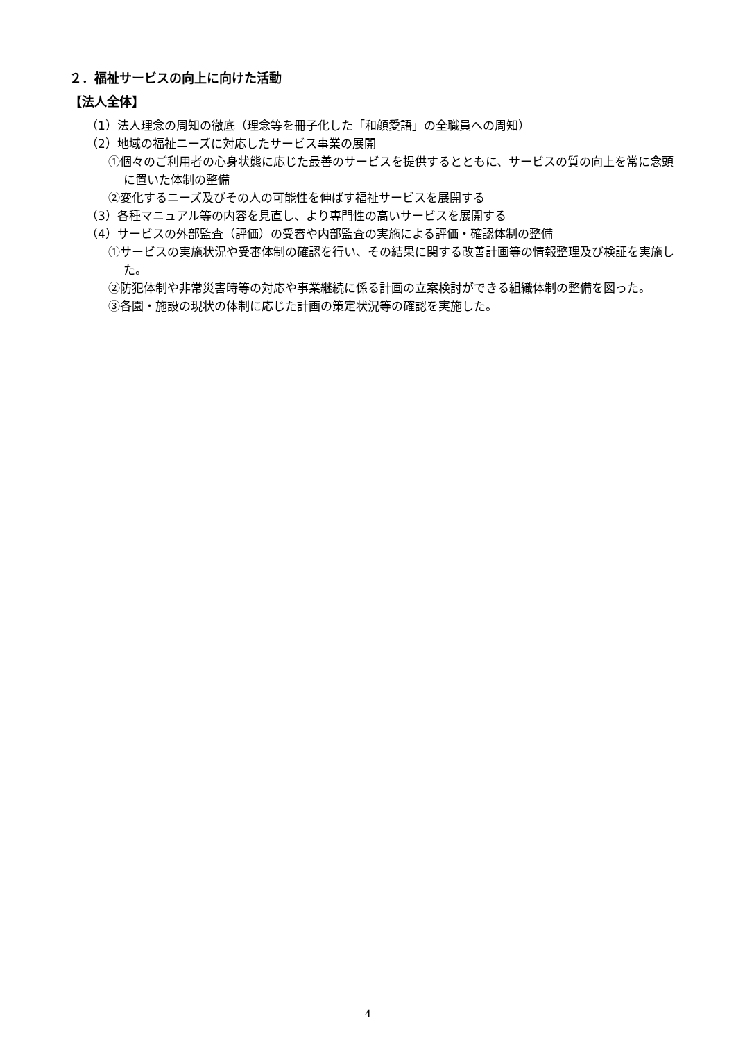２．福祉サービスの向上に向けた活動
【法人全体】
（1）法人理念の周知の徹底（理念等を冊子化した「和顔愛語」の全職員への周知）
（2）地域の福祉ニーズに対応したサービス事業の展開
①個々のご利用者の心身状態に応じた最善のサービスを提供するとともに、サービスの質の向上を常に念頭に置いた体制の整備
②変化するニーズ及びその人の可能性を伸ばす福祉サービスを展開する
（3）各種マニュアル等の内容を見直し、より専門性の高いサービスを展開する
（4）サービスの外部監査（評価）の受審や内部監査の実施による評価・確認体制の整備
①サービスの実施状況や受審体制の確認を行い、その結果に関する改善計画等の情報整理及び検証を実施した。
②防犯体制や非常災害時等の対応や事業継続に係る計画の立案検討ができる組織体制の整備を図った。
③各園・施設の現状の体制に応じた計画の策定状況等の確認を実施した。
4